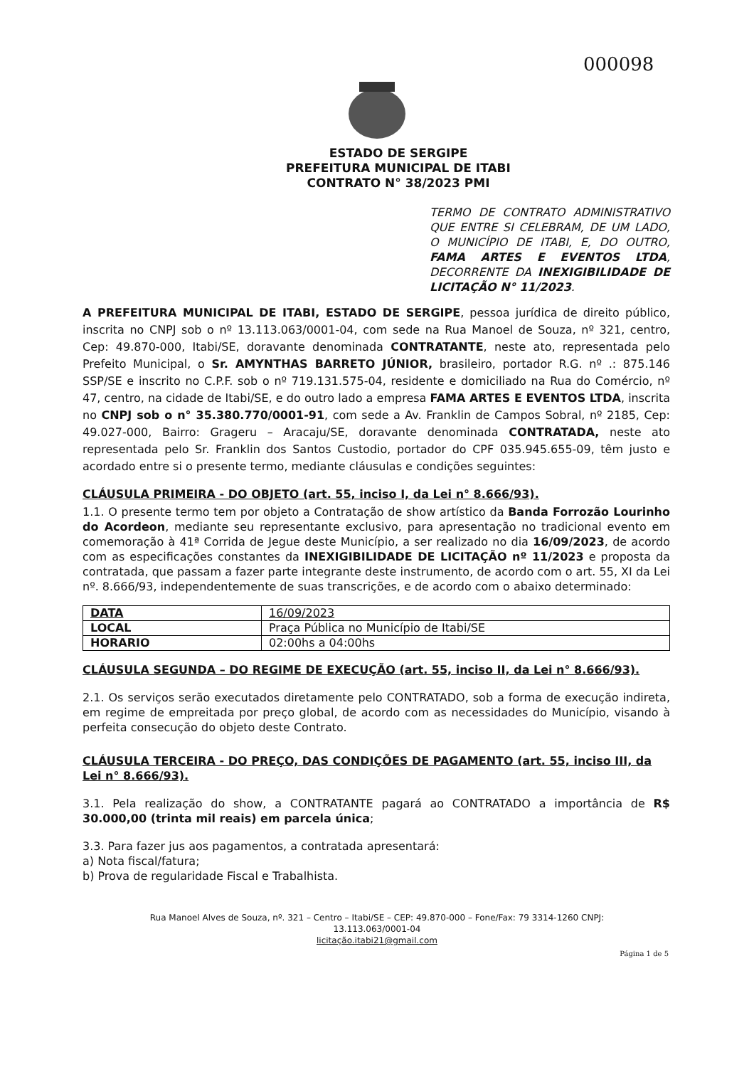000098
ESTADO DE SERGIPE
PREFEITURA MUNICIPAL DE ITABI
CONTRATO N° 38/2023 PMI
TERMO DE CONTRATO ADMINISTRATIVO QUE ENTRE SI CELEBRAM, DE UM LADO, O MUNICÍPIO DE ITABI, E, DO OUTRO, FAMA ARTES E EVENTOS LTDA, DECORRENTE DA INEXIGIBILIDADE DE LICITAÇÃO N° 11/2023.
A PREFEITURA MUNICIPAL DE ITABI, ESTADO DE SERGIPE, pessoa jurídica de direito público, inscrita no CNPJ sob o nº 13.113.063/0001-04, com sede na Rua Manoel de Souza, nº 321, centro, Cep: 49.870-000, Itabi/SE, doravante denominada CONTRATANTE, neste ato, representada pelo Prefeito Municipal, o Sr. AMYNTHAS BARRETO JÚNIOR, brasileiro, portador R.G. nº .: 875.146 SSP/SE e inscrito no C.P.F. sob o nº 719.131.575-04, residente e domiciliado na Rua do Comércio, nº 47, centro, na cidade de Itabi/SE, e do outro lado a empresa FAMA ARTES E EVENTOS LTDA, inscrita no CNPJ sob o n° 35.380.770/0001-91, com sede a Av. Franklin de Campos Sobral, nº 2185, Cep: 49.027-000, Bairro: Grageru – Aracaju/SE, doravante denominada CONTRATADA, neste ato representada pelo Sr. Franklin dos Santos Custodio, portador do CPF 035.945.655-09, têm justo e acordado entre si o presente termo, mediante cláusulas e condições seguintes:
CLÁUSULA PRIMEIRA - DO OBJETO (art. 55, inciso I, da Lei n° 8.666/93).
1.1. O presente termo tem por objeto a Contratação de show artístico da Banda Forrozão Lourinho do Acordeon, mediante seu representante exclusivo, para apresentação no tradicional evento em comemoração à 41ª Corrida de Jegue deste Município, a ser realizado no dia 16/09/2023, de acordo com as especificações constantes da INEXIGIBILIDADE DE LICITAÇÃO nº 11/2023 e proposta da contratada, que passam a fazer parte integrante deste instrumento, de acordo com o art. 55, XI da Lei nº. 8.666/93, independentemente de suas transcrições, e de acordo com o abaixo determinado:
| DATA | 16/09/2023 |
| LOCAL | Praça Pública no Município de Itabi/SE |
| HORARIO | 02:00hs a 04:00hs |
CLÁUSULA SEGUNDA – DO REGIME DE EXECUÇÃO (art. 55, inciso II, da Lei n° 8.666/93).
2.1. Os serviços serão executados diretamente pelo CONTRATADO, sob a forma de execução indireta, em regime de empreitada por preço global, de acordo com as necessidades do Município, visando à perfeita consecução do objeto deste Contrato.
CLÁUSULA TERCEIRA - DO PREÇO, DAS CONDIÇÕES DE PAGAMENTO (art. 55, inciso III, da Lei n° 8.666/93).
3.1. Pela realização do show, a CONTRATANTE pagará ao CONTRATADO a importância de R$ 30.000,00 (trinta mil reais) em parcela única;
3.3. Para fazer jus aos pagamentos, a contratada apresentará:
a) Nota fiscal/fatura;
b) Prova de regularidade Fiscal e Trabalhista.
Rua Manoel Alves de Souza, nº. 321 – Centro – Itabi/SE – CEP: 49.870-000 – Fone/Fax: 79 3314-1260 CNPJ:
13.113.063/0001-04
licitação.itabi21@gmail.com
Página 1 de 5